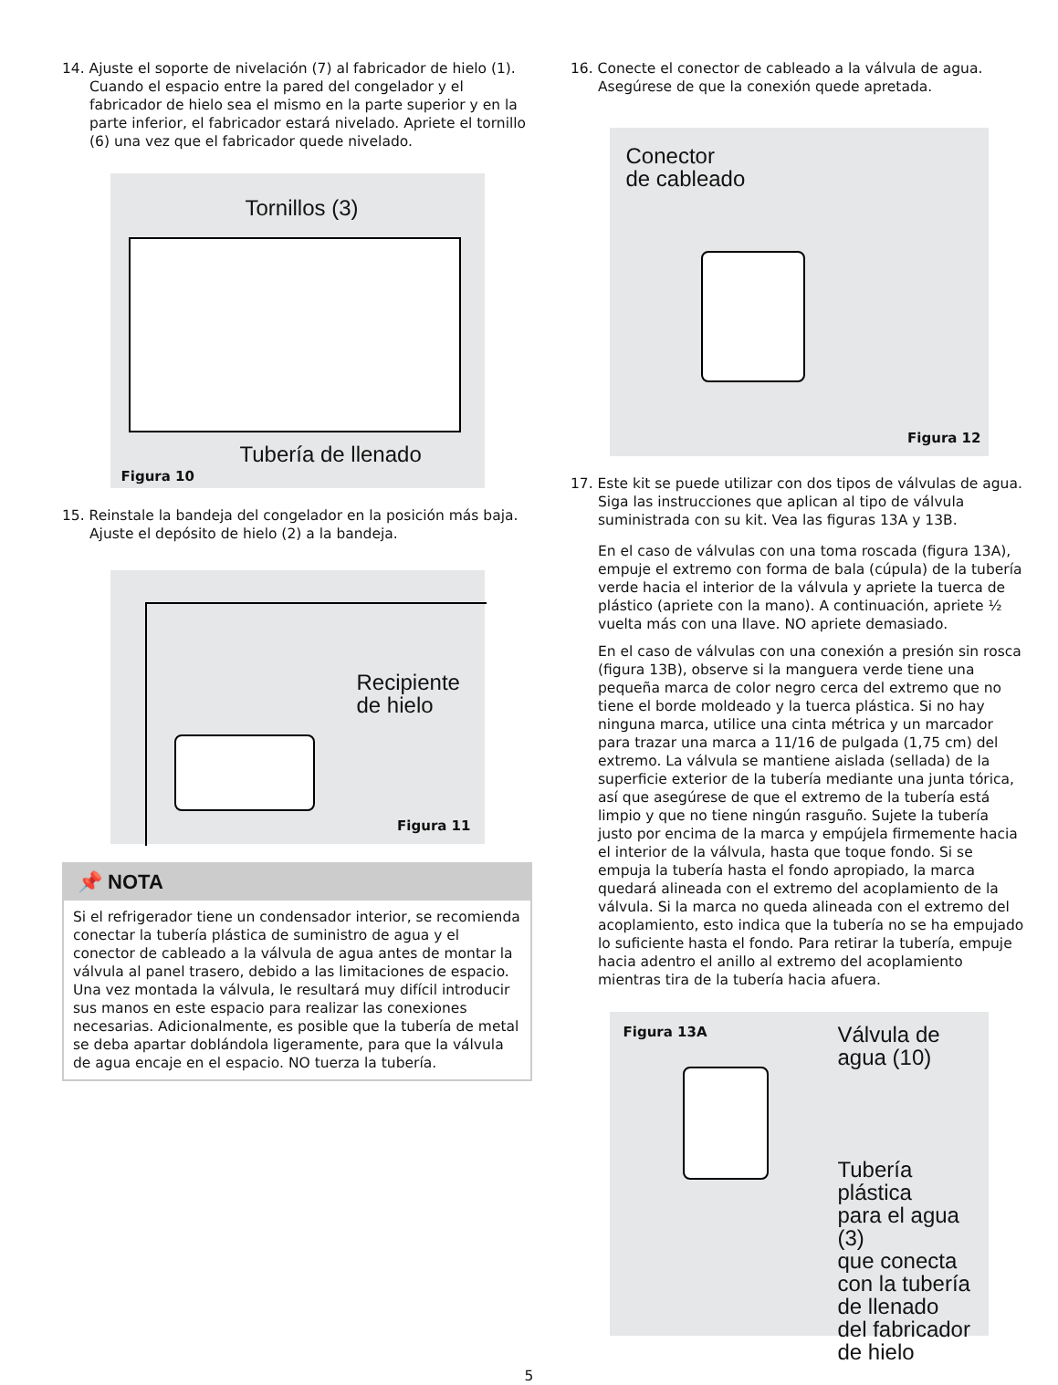14. Ajuste el soporte de nivelación (7) al fabricador de hielo (1). Cuando el espacio entre la pared del congelador y el fabricador de hielo sea el mismo en la parte superior y en la parte inferior, el fabricador estará nivelado. Apriete el tornillo (6) una vez que el fabricador quede nivelado.
Tornillos (3)
Tubería de llenado
Figura 10
15. Reinstale la bandeja del congelador en la posición más baja. Ajuste el depósito de hielo (2) a la bandeja.
Recipiente
de hielo
Figura 11
📌 NOTA
Si el refrigerador tiene un condensador interior, se recomienda conectar la tubería plástica de suministro de agua y el conector de cableado a la válvula de agua antes de montar la válvula al panel trasero, debido a las limitaciones de espacio. Una vez montada la válvula, le resultará muy difícil introducir sus manos en este espacio para realizar las conexiones necesarias. Adicionalmente, es posible que la tubería de metal se deba apartar doblándola ligeramente, para que la válvula de agua encaje en el espacio. NO tuerza la tubería.
16. Conecte el conector de cableado a la válvula de agua. Asegúrese de que la conexión quede apretada.
Conector
de cableado
Figura 12
17. Este kit se puede utilizar con dos tipos de válvulas de agua. Siga las instrucciones que aplican al tipo de válvula suministrada con su kit. Vea las figuras 13A y 13B.
En el caso de válvulas con una toma roscada (figura 13A), empuje el extremo con forma de bala (cúpula) de la tubería verde hacia el interior de la válvula y apriete la tuerca de plástico (apriete con la mano). A continuación, apriete ½ vuelta más con una llave. NO apriete demasiado.
En el caso de válvulas con una conexión a presión sin rosca (figura 13B), observe si la manguera verde tiene una pequeña marca de color negro cerca del extremo que no tiene el borde moldeado y la tuerca plástica. Si no hay ninguna marca, utilice una cinta métrica y un marcador para trazar una marca a 11/16 de pulgada (1,75 cm) del extremo. La válvula se mantiene aislada (sellada) de la superficie exterior de la tubería mediante una junta tórica, así que asegúrese de que el extremo de la tubería está limpio y que no tiene ningún rasguño. Sujete la tubería justo por encima de la marca y empújela firmemente hacia el interior de la válvula, hasta que toque fondo. Si se empuja la tubería hasta el fondo apropiado, la marca quedará alineada con el extremo del acoplamiento de la válvula. Si la marca no queda alineada con el extremo del acoplamiento, esto indica que la tubería no se ha empujado lo suficiente hasta el fondo. Para retirar la tubería, empuje hacia adentro el anillo al extremo del acoplamiento mientras tira de la tubería hacia afuera.
Figura 13A
Válvula de
agua (10)
Tubería plástica
para el agua (3)
que conecta
con la tubería
de llenado
del fabricador
de hielo
5